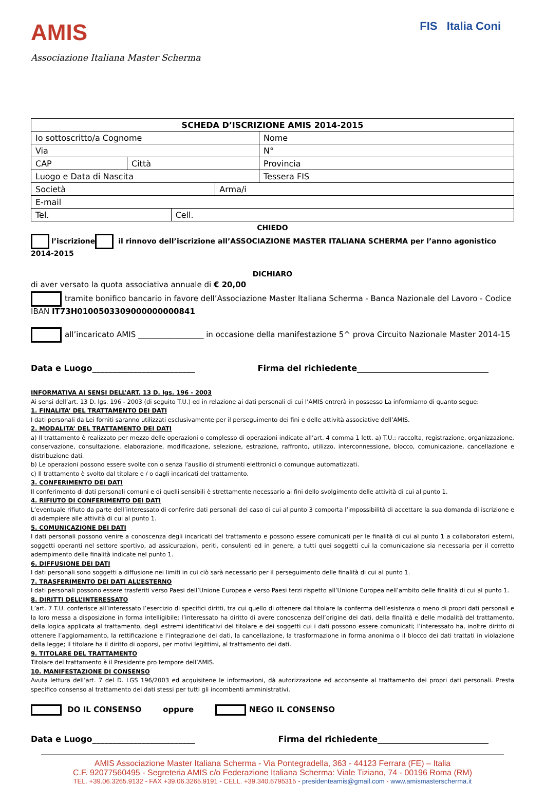AMIS
Associazione Italiana Master Scherma
FIS Italia Coni
| SCHEDA D’ISCRIZIONE AMIS 2014-2015 | | | | | |
| Io sottoscritto/a Cognome | | | | Nome | |
| Via | | | | | N° |
| CAP | Città | | | | Provincia |
| Luogo e Data di Nascita | | | | | Tessera FIS |
| Società | | | Arma/i | | |
| E-mail | | | | | |
| Tel. | | Cell. | | | |
CHIEDO
l’iscrizione il rinnovo dell’iscrizione all’ASSOCIAZIONE MASTER ITALIANA SCHERMA per l’anno agonistico 2014-2015
DICHIARO
di aver versato la quota associativa annuale di € 20,00
tramite bonifico bancario in favore dell’Associazione Master Italiana Scherma - Banca Nazionale del Lavoro - Codice IBAN IT73H0100503309000000000841
all’incaricato AMIS _________________ in occasione della manifestazione 5^ prova Circuito Nazionale Master 2014-15
Data e Luogo_________________________ Firma del richiedente________________________________
INFORMATIVA AI SENSI DELL’ART. 13 D. lgs. 196 - 2003
Ai sensi dell’art. 13 D. lgs. 196 - 2003 (di seguito T.U.) ed in relazione ai dati personali di cui l’AMIS entrerà in possesso La informiamo di quanto segue:
1. FINALITA’ DEL TRATTAMENTO DEI DATI
I dati personali da Lei forniti saranno utilizzati esclusivamente per il perseguimento dei fini e delle attività associative dell’AMIS.
2. MODALITA’ DEL TRATTAMENTO DEI DATI
a) Il trattamento è realizzato per mezzo delle operazioni o complesso di operazioni indicate all’art. 4 comma 1 lett. a) T.U.: raccolta, registrazione, organizzazione, conservazione, consultazione, elaborazione, modificazione, selezione, estrazione, raffronto, utilizzo, interconnessione, blocco, comunicazione, cancellazione e distribuzione dati.
b) Le operazioni possono essere svolte con o senza l’ausilio di strumenti elettronici o comunque automatizzati.
c) Il trattamento è svolto dal titolare e / o dagli incaricati del trattamento.
3. CONFERIMENTO DEI DATI
Il conferimento di dati personali comuni e di quelli sensibili è strettamente necessario ai fini dello svolgimento delle attività di cui al punto 1.
4. RIFIUTO DI CONFERIMENTO DEI DATI
L’eventuale rifiuto da parte dell’interessato di conferire dati personali del caso di cui al punto 3 comporta l’impossibilità di accettare la sua domanda di iscrizione e di adempiere alle attività di cui al punto 1.
5. COMUNICAZIONE DEI DATI
I dati personali possono venire a conoscenza degli incaricati del trattamento e possono essere comunicati per le finalità di cui al punto 1 a collaboratori esterni, soggetti operanti nel settore sportivo, ad assicurazioni, periti, consulenti ed in genere, a tutti quei soggetti cui la comunicazione sia necessaria per il corretto adempimento delle finalità indicate nel punto 1.
6. DIFFUSIONE DEI DATI
I dati personali sono soggetti a diffusione nei limiti in cui ciò sarà necessario per il perseguimento delle finalità di cui al punto 1.
7. TRASFERIMENTO DEI DATI ALL’ESTERNO
I dati personali possono essere trasferiti verso Paesi dell’Unione Europea e verso Paesi terzi rispetto all’Unione Europea nell’ambito delle finalità di cui al punto 1.
8. DIRITTI DELL’INTERESSATO
L’art. 7 T.U. conferisce all’interessato l’esercizio di specifici diritti, tra cui quello di ottenere dal titolare la conferma dell’esistenza o meno di propri dati personali e la loro messa a disposizione in forma intelligibile; l’interessato ha diritto di avere conoscenza dell’origine dei dati, della finalità e delle modalità del trattamento, della logica applicata al trattamento, degli estremi identificativi del titolare e dei soggetti cui i dati possono essere comunicati; l’interessato ha, inoltre diritto di ottenere l’aggiornamento, la rettificazione e l’integrazione dei dati, la cancellazione, la trasformazione in forma anonima o il blocco dei dati trattati in violazione della legge; il titolare ha il diritto di opporsi, per motivi legittimi, al trattamento dei dati.
9. TITOLARE DEL TRATTAMENTO
Titolare del trattamento è il Presidente pro tempore dell’AMIS.
10. MANIFESTAZIONE DI CONSENSO
Avuta lettura dell’art. 7 del D. LGS 196/2003 ed acquisitene le informazioni, dà autorizzazione ed acconsente al trattamento dei propri dati personali. Presta specifico consenso al trattamento dei dati stessi per tutti gli incombenti amministrativi.
DO IL CONSENSO oppure NEGO IL CONSENSO
Data e Luogo_________________________ Firma del richiedente___________________________
AMIS Associazione Master Italiana Scherma - Via Pontegradella, 363 - 44123 Ferrara (FE) – Italia
C.F. 92077560495 - Segreteria AMIS c/o Federazione Italiana Scherma: Viale Tiziano, 74 - 00196 Roma (RM)
TEL. +39.06.3265.9132 - FAX +39.06.3265.9191 - CELL. +39.340.6795315 - presidenteamis@gmail.com - www.amismasterscherma.it